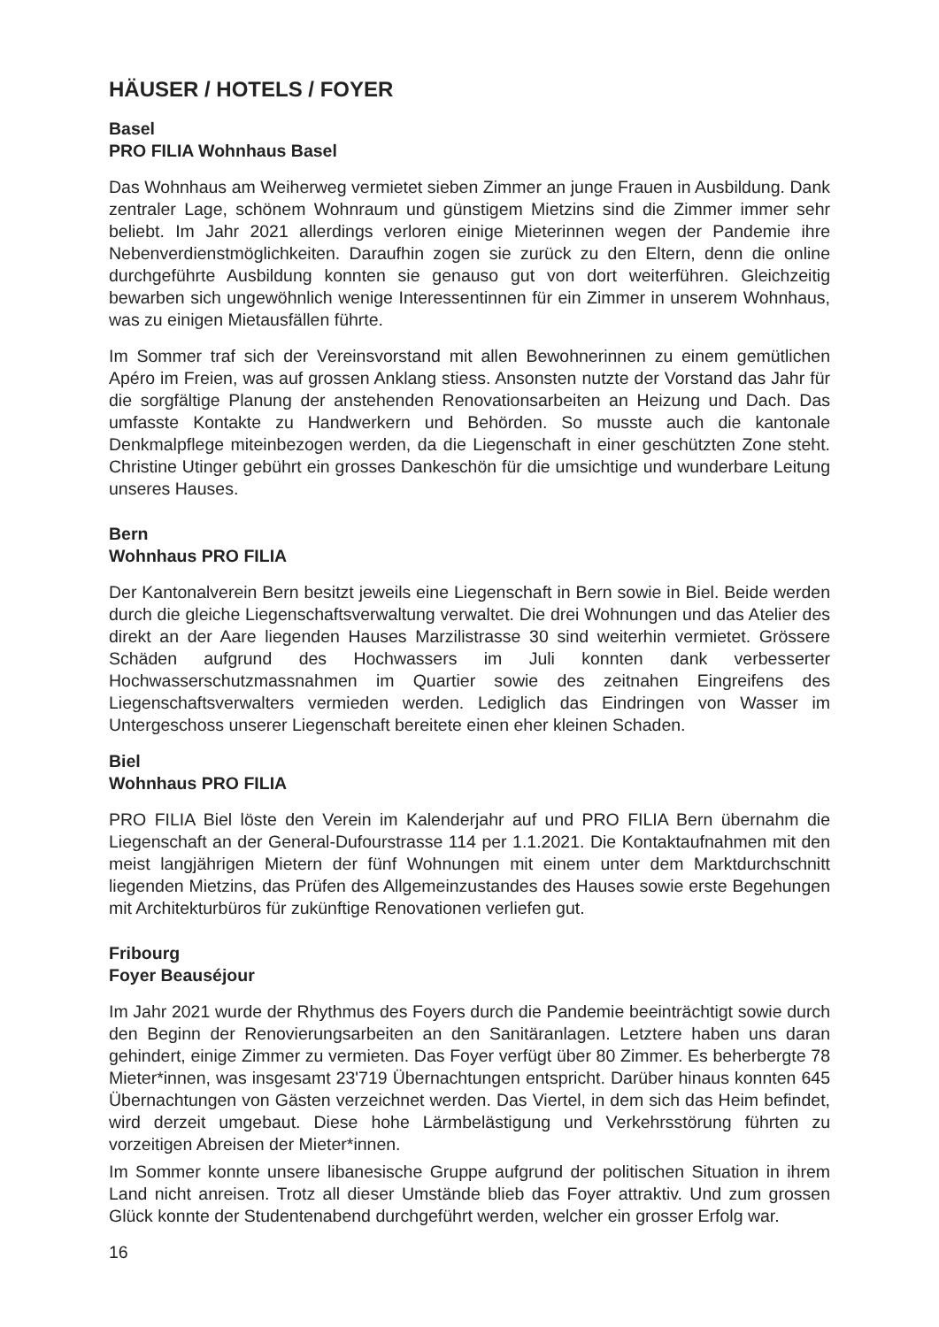HÄUSER / HOTELS / FOYER
Basel
PRO FILIA Wohnhaus Basel
Das Wohnhaus am Weiherweg vermietet sieben Zimmer an junge Frauen in Ausbildung. Dank zentraler Lage, schönem Wohnraum und günstigem Mietzins sind die Zimmer immer sehr beliebt. Im Jahr 2021 allerdings verloren einige Mieterinnen wegen der Pandemie ihre Nebenverdienstmöglichkeiten. Daraufhin zogen sie zurück zu den Eltern, denn die online durchgeführte Ausbildung konnten sie genauso gut von dort weiterführen. Gleichzeitig bewarben sich ungewöhnlich wenige Interessentinnen für ein Zimmer in unserem Wohnhaus, was zu einigen Mietausfällen führte.
Im Sommer traf sich der Vereinsvorstand mit allen Bewohnerinnen zu einem gemütlichen Apéro im Freien, was auf grossen Anklang stiess. Ansonsten nutzte der Vorstand das Jahr für die sorgfältige Planung der anstehenden Renovationsarbeiten an Heizung und Dach. Das umfasste Kontakte zu Handwerkern und Behörden. So musste auch die kantonale Denkmalpflege miteinbezogen werden, da die Liegenschaft in einer geschützten Zone steht. Christine Utinger gebührt ein grosses Dankeschön für die umsichtige und wunderbare Leitung unseres Hauses.
Bern
Wohnhaus PRO FILIA
Der Kantonalverein Bern besitzt jeweils eine Liegenschaft in Bern sowie in Biel. Beide werden durch die gleiche Liegenschaftsverwaltung verwaltet. Die drei Wohnungen und das Atelier des direkt an der Aare liegenden Hauses Marzilistrasse 30 sind weiterhin vermietet. Grössere Schäden aufgrund des Hochwassers im Juli konnten dank verbesserter Hochwasserschutzmassnahmen im Quartier sowie des zeitnahen Eingreifens des Liegenschaftsverwalters vermieden werden. Lediglich das Eindringen von Wasser im Untergeschoss unserer Liegenschaft bereitete einen eher kleinen Schaden.
Biel
Wohnhaus PRO FILIA
PRO FILIA Biel löste den Verein im Kalenderjahr auf und PRO FILIA Bern übernahm die Liegenschaft an der General-Dufourstrasse 114 per 1.1.2021. Die Kontaktaufnahmen mit den meist langjährigen Mietern der fünf Wohnungen mit einem unter dem Marktdurchschnitt liegenden Mietzins, das Prüfen des Allgemeinzustandes des Hauses sowie erste Begehungen mit Architekturbüros für zukünftige Renovationen verliefen gut.
Fribourg
Foyer Beauséjour
Im Jahr 2021 wurde der Rhythmus des Foyers durch die Pandemie beeinträchtigt sowie durch den Beginn der Renovierungsarbeiten an den Sanitäranlagen. Letztere haben uns daran gehindert, einige Zimmer zu vermieten. Das Foyer verfügt über 80 Zimmer. Es beherbergte 78 Mieter*innen, was insgesamt 23'719 Übernachtungen entspricht. Darüber hinaus konnten 645 Übernachtungen von Gästen verzeichnet werden. Das Viertel, in dem sich das Heim befindet, wird derzeit umgebaut. Diese hohe Lärmbelästigung und Verkehrsstörung führten zu vorzeitigen Abreisen der Mieter*innen.
Im Sommer konnte unsere libanesische Gruppe aufgrund der politischen Situation in ihrem Land nicht anreisen. Trotz all dieser Umstände blieb das Foyer attraktiv. Und zum grossen Glück konnte der Studentenabend durchgeführt werden, welcher ein grosser Erfolg war.
16